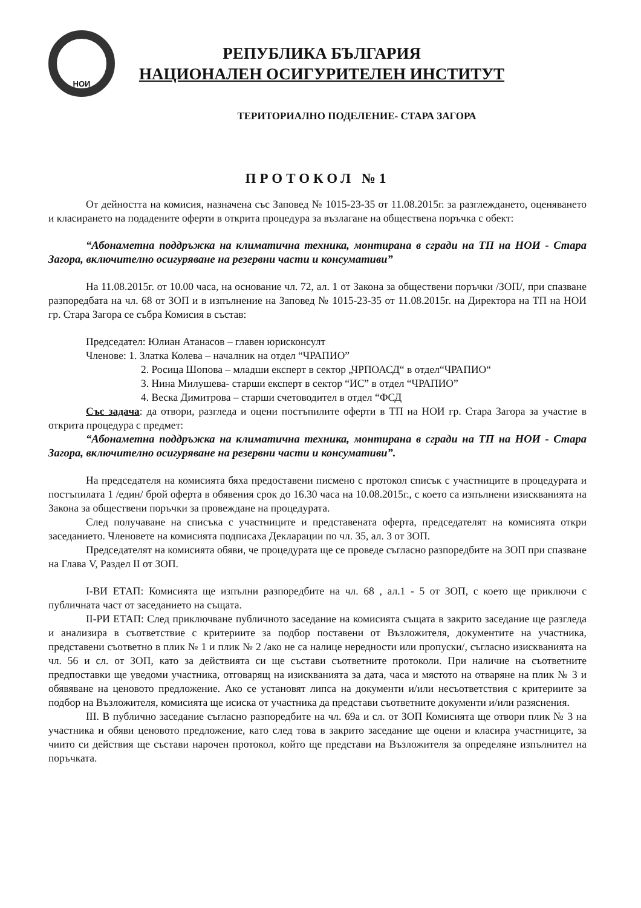НОИ
РЕПУБЛИКА БЪЛГАРИЯ
НАЦИОНАЛЕН ОСИГУРИТЕЛЕН ИНСТИТУТ
ТЕРИТОРИАЛНО ПОДЕЛЕНИЕ- СТАРА ЗАГОРА
ПРОТОКОЛ №1
От дейността на комисия, назначена със Заповед № 1015-23-35 от 11.08.2015г. за разглеждането, оценяването и класирането на подадените оферти в открита процедура за възлагане на обществена поръчка с обект:
“Абонаметна поддръжка на климатична техника, монтирана в сгради на ТП на НОИ - Стара Загора, включително осигуряване на резервни части и консумативи”
На 11.08.2015г. от 10.00 часа, на основание чл. 72, ал. 1 от Закона за обществени поръчки /ЗОП/, при спазване разпоредбата на чл. 68 от ЗОП и в изпълнение на Заповед № 1015-23-35 от 11.08.2015г. на Директора на ТП на НОИ гр. Стара Загора се събра Комисия в състав:
Председател: Юлиан Атанасов – главен юрисконсулт
Членове: 1. Златка Колева – началник на отдел “ЧРАПИО”
2. Росица Шопова – младши експерт в сектор „ЧРПОАСД“ в отдел“ЧРАПИО“
3. Нина Милушева- старши експерт в сектор “ИС” в отдел “ЧРАПИО”
4. Веска Димитрова – старши счетоводител в отдел “ФСД
Със задача: да отвори, разгледа и оцени постъпилите оферти в ТП на НОИ гр. Стара Загора за участие в открита процедура с предмет:
“Абонаметна поддръжка на климатична техника, монтирана в сгради на ТП на НОИ - Стара Загора, включително осигуряване на резервни части и консумативи”.
На председателя на комисията бяха предоставени писмено с протокол списък с участниците в процедурата и постъпилата 1 /един/ брой оферта в обявения срок до 16.30 часа на 10.08.2015г., с което са изпълнени изискванията на Закона за обществени поръчки за провеждане на процедурата.
След получаване на списъка с участниците и представената оферта, председателят на комисията откри заседанието. Членовете на комисията подписаха Декларации по чл. 35, ал. 3 от ЗОП.
Председателят на комисията обяви, че процедурата ще се проведе съгласно разпоредбите на ЗОП при спазване на Глава V, Раздел II от ЗОП.
I-ВИ ЕТАП: Комисията ще изпълни разпоредбите на чл. 68 , ал.1 - 5 от ЗОП, с което ще приключи с публичната част от заседанието на същата.
II-РИ ЕТАП: След приключване публичното заседание на комисията същата в закрито заседание ще разгледа и анализира в съответствие с критериите за подбор поставени от Възложителя, документите на участника, представени съответно в плик № 1 и плик № 2 /ако не са налице нередности или пропуски/, съгласно изискванията на чл. 56 и сл. от ЗОП, като за действията си ще състави съответните протоколи. При наличие на съответните предпоставки ще уведоми участника, отговарящ на изискванията за дата, часа и мястото на отваряне на плик № 3 и обявяване на ценовото предложение. Ако се установят липса на документи и/или несъответствия с критериите за подбор на Възложителя, комисията ще исиска от участника да представи съответните документи и/или разяснения.
III. В публично заседание съгласно разпоредбите на чл. 69а и сл. от ЗОП Комисията ще отвори плик № 3 на участника и обяви ценовото предложение, като след това в закрито заседание ще оцени и класира участниците, за чиито си действия ще състави нарочен протокол, който ще представи на Възложителя за определяне изпълнител на поръчката.